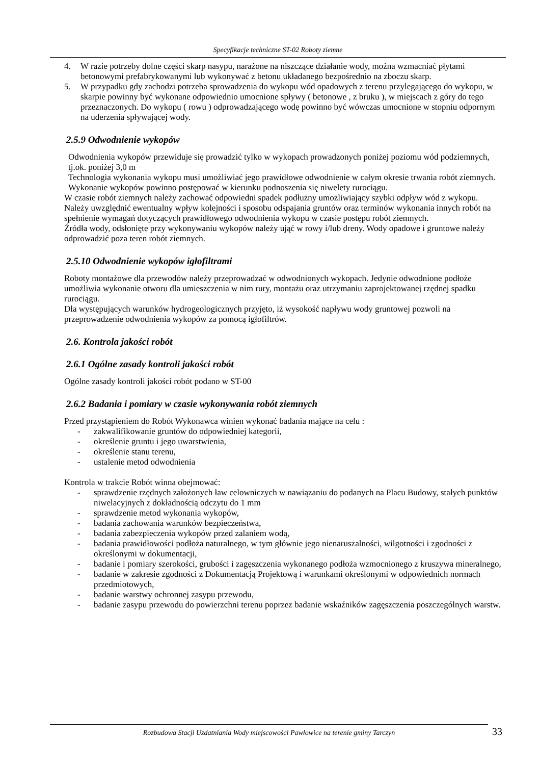Specyfikacje techniczne ST-02 Roboty ziemne
4. W razie potrzeby dolne części skarp nasypu, narażone na niszczące działanie wody, można wzmacniać płytami betonowymi prefabrykowanymi lub wykonywać z betonu układanego bezpośrednio na zboczu skarp.
5. W przypadku gdy zachodzi potrzeba sprowadzenia do wykopu wód opadowych z terenu przylegającego do wykopu, w skarpie powinny być wykonane odpowiednio umocnione spływy ( betonowe , z bruku ), w miejscach z góry do tego przeznaczonych. Do wykopu ( rowu ) odprowadzającego wodę powinno być wówczas umocnione w stopniu odpornym na uderzenia spływającej wody.
2.5.9 Odwodnienie wykopów
Odwodnienia wykopów przewiduje się prowadzić tylko w wykopach prowadzonych poniżej poziomu wód podziemnych, tj.ok. poniżej 3,0 m
Technologia wykonania wykopu musi umożliwiać jego prawidłowe odwodnienie w całym okresie trwania robót ziemnych. Wykonanie wykopów powinno postępować w kierunku podnoszenia się niwelety rurociągu.
W czasie robót ziemnych należy zachować odpowiedni spadek podłużny umożliwiający szybki odpływ wód z wykopu. Należy uwzględnić ewentualny wpływ kolejności i sposobu odspajania gruntów oraz terminów wykonania innych robót na spełnienie wymagań dotyczących prawidłowego odwodnienia wykopu w czasie postępu robót ziemnych.
Źródła wody, odsłonięte przy wykonywaniu wykopów należy ująć w rowy i/lub dreny. Wody opadowe i gruntowe należy odprowadzić poza teren robót ziemnych.
2.5.10 Odwodnienie wykopów igłofiltrami
Roboty montażowe dla przewodów należy przeprowadzać w odwodnionych wykopach. Jedynie odwodnione podłoże umożliwia wykonanie otworu dla umieszczenia w nim rury, montażu oraz utrzymaniu zaprojektowanej rzędnej spadku rurociągu.
Dla występujących warunków hydrogeologicznych przyjęto, iż wysokość napływu wody gruntowej pozwoli na przeprowadzenie odwodnienia wykopów za pomocą igłofiltrów.
2.6. Kontrola jakości robót
2.6.1 Ogólne zasady kontroli jakości robót
Ogólne zasady kontroli jakości robót podano w ST-00
2.6.2 Badania i pomiary w czasie wykonywania robót ziemnych
Przed przystąpieniem do Robót Wykonawca winien wykonać badania mające na celu :
- zakwalifikowanie gruntów do odpowiedniej kategorii,
- określenie gruntu i jego uwarstwienia,
- określenie stanu terenu,
- ustalenie metod odwodnienia
Kontrola w trakcie Robót winna obejmować:
- sprawdzenie rzędnych założonych ław celowniczych w nawiązaniu do podanych na Placu Budowy, stałych punktów niwelacyjnych z dokładnością odczytu do 1 mm
- sprawdzenie metod wykonania wykopów,
- badania zachowania warunków bezpieczeństwa,
- badania zabezpieczenia wykopów przed zalaniem wodą,
- badania prawidłowości podłoża naturalnego, w tym głównie jego nienaruszalności, wilgotności i zgodności z określonymi w dokumentacji,
- badanie i pomiary szerokości, grubości i zagęszczenia wykonanego podłoża wzmocnionego z kruszywa mineralnego,
- badanie w zakresie zgodności z Dokumentacją Projektową i warunkami określonymi w odpowiednich normach przedmiotowych,
- badanie warstwy ochronnej zasypu przewodu,
- badanie zasypu przewodu do powierzchni terenu poprzez badanie wskaźników zagęszczenia poszczególnych warstw.
Rozbudowa Stacji Uzdatniania Wody miejscowości Pawłowice na terenie gminy Tarczyn 33